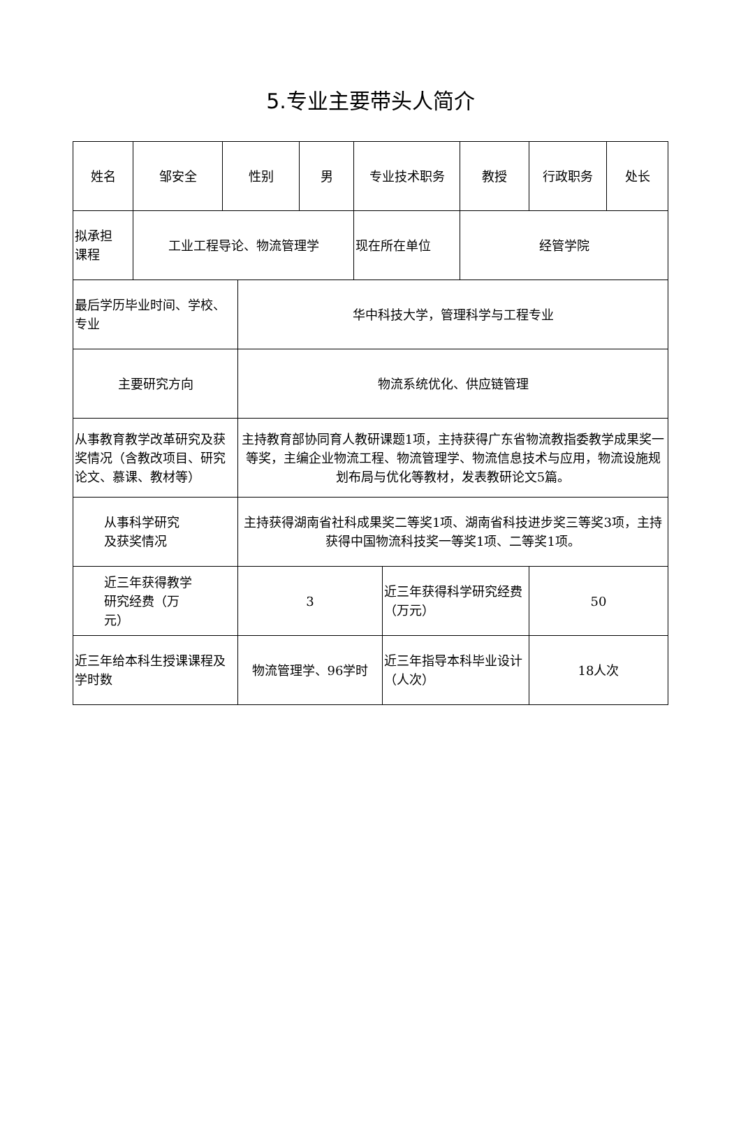5.专业主要带头人简介
| 姓名 | 邹安全 | 性别 | | 男 | 专业技术职务 | | 教授 | 行政职务 | 处长 |
| 拟承担 课程 | 工业工程导论、物流管理学 | | | | 现在所在单位 | | 经管学院 | | |
| 最后学历毕业时间、学校、专业 | | | 华中科技大学，管理科学与工程专业 | | | | | | |
| 主要研究方向 | | | 物流系统优化、供应链管理 | | | | | | |
| 从事教育教学改革研究及获奖情况（含教改项目、研究论文、慕课、教材等） | | | 主持教育部协同育人教研课题1项，主持获得广东省物流教指委教学成果奖一等奖，主编企业物流工程、物流管理学、物流信息技术与应用，物流设施规划布局与优化等教材，发表教研论文5篇。 | | | | | | |
| 从事科学研究 及获奖情况 | | | 主持获得湖南省社科成果奖二等奖1项、湖南省科技进步奖三等奖3项，主持获得中国物流科技奖一等奖1项、二等奖1项。 | | | | | | |
| 近三年获得教学 研究经费（万 元） | | | 3 | | | 近三年获得科学研究经费（万元） | | 50 | |
| 近三年给本科生授课课程及学时数 | | | 物流管理学、96学时 | | | 近三年指导本科毕业设计（人次） | | 18人次 | |